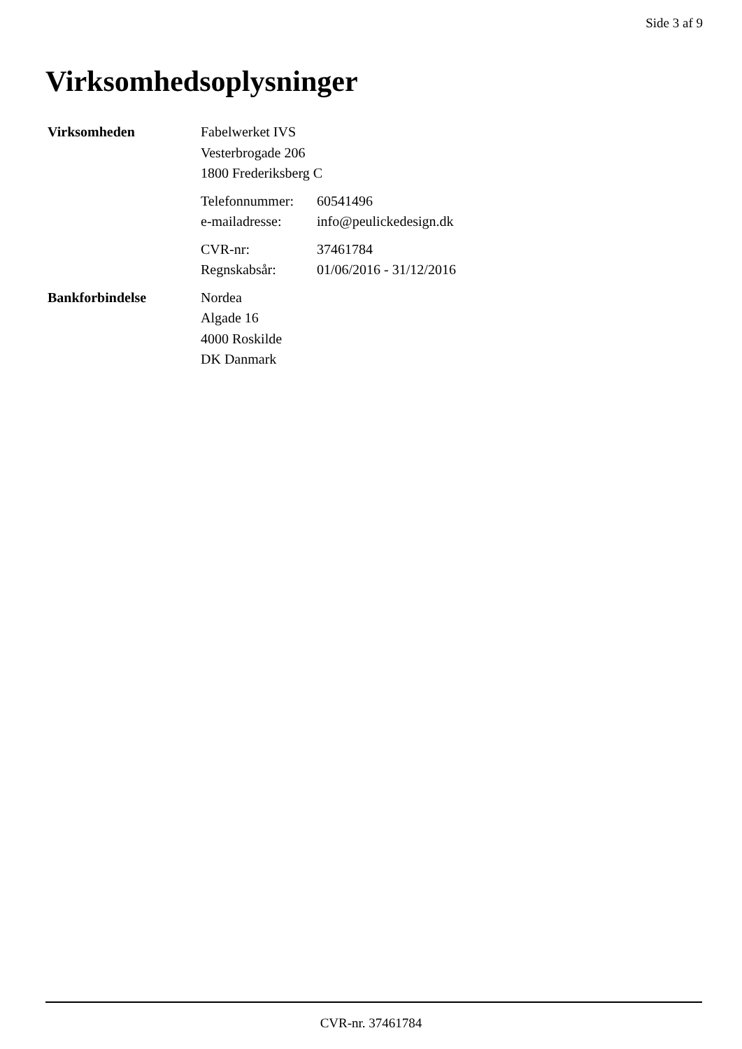Side 3 af 9
Virksomhedsoplysninger
| Virksomheden | Fabelwerket IVS Vesterbrogade 206 1800 Frederiksberg C | |
| | Telefonnummer: | 60541496 |
| | e-mailadresse: | info@peulickedesign.dk |
| | CVR-nr: | 37461784 |
| | Regnskabsår: | 01/06/2016 - 31/12/2016 |
| Bankforbindelse | Nordea Algade 16 4000 Roskilde DK Danmark | |
CVR-nr. 37461784